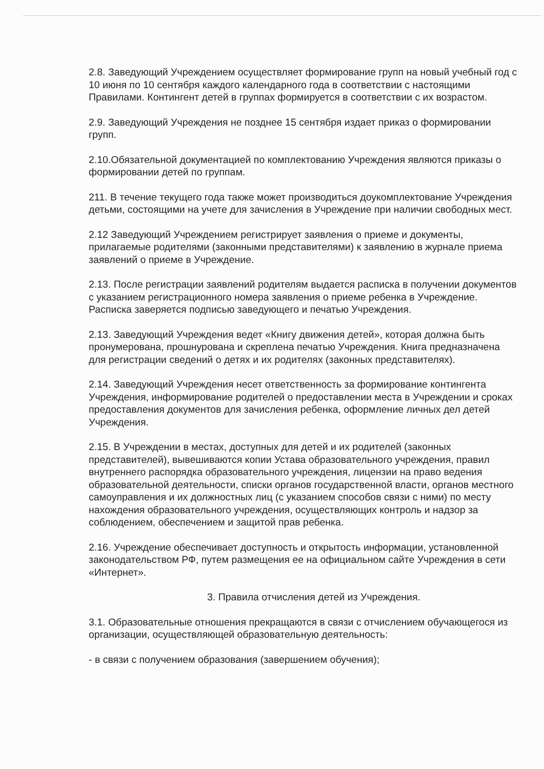2.8. Заведующий Учреждением осуществляет формирование групп на новый учебный год с 10 июня по 10 сентября каждого календарного года в соответствии с настоящими Правилами. Контингент детей в группах формируется в соответствии с их возрастом.
2.9. Заведующий Учреждения не позднее 15 сентября издает приказ о формировании групп.
2.10.Обязательной документацией по комплектованию Учреждения являются приказы о формировании детей по группам.
211. В течение текущего года также может производиться доукомплектование Учреждения детьми, состоящими на учете для зачисления в Учреждение при наличии свободных мест.
2.12 Заведующий Учреждением регистрирует заявления о приеме и документы, прилагаемые родителями (законными представителями) к заявлению в журнале приема заявлений о приеме в Учреждение.
2.13. После регистрации заявлений родителям выдается расписка в получении документов с указанием регистрационного номера заявления о приеме ребенка в Учреждение. Расписка заверяется подписью заведующего и печатью Учреждения.
2.13. Заведующий Учреждения ведет «Книгу движения детей», которая должна быть пронумерована, прошнурована и скреплена печатью Учреждения. Книга предназначена для регистрации сведений о детях и их родителях (законных представителях).
2.14. Заведующий Учреждения несет ответственность за формирование контингента Учреждения, информирование родителей о предоставлении места в Учреждении и сроках предоставления документов для зачисления ребенка, оформление личных дел детей Учреждения.
2.15. В Учреждении в местах, доступных для детей и их родителей (законных представителей), вывешиваются копии Устава образовательного учреждения, правил внутреннего распорядка образовательного учреждения, лицензии на право ведения образовательной деятельности, списки органов государственной власти, органов местного самоуправления и их должностных лиц (с указанием способов связи с ними) по месту нахождения образовательного учреждения, осуществляющих контроль и надзор за соблюдением, обеспечением и защитой прав ребенка.
2.16. Учреждение обеспечивает доступность и открытость информации, установленной законодательством РФ, путем размещения ее на официальном сайте Учреждения в сети «Интернет».
3. Правила отчисления детей из Учреждения.
3.1. Образовательные отношения прекращаются в связи с отчислением обучающегося из организации, осуществляющей образовательную деятельность:
- в связи с получением образования (завершением обучения);